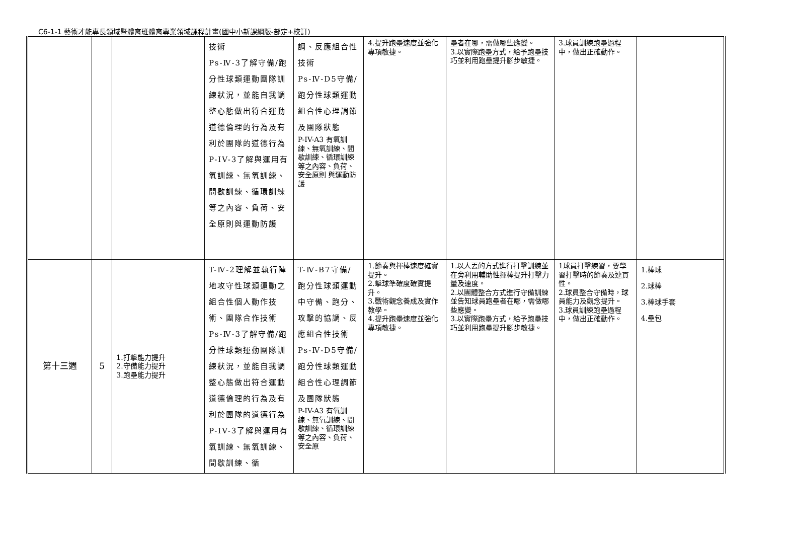C6-1-1 藝術才能專長領域暨體育班體育專業領域課程計畫(國中小新課綱版-部定+校訂)
| | | | 技術 Ps-Ⅳ-3了解守備/跑分性球類運動團隊訓練狀況，並能自我調整心態做出符合運動道德倫理的行為及有利於團隊的道德行為 P-IV-3了解與運用有氧訓練、無氧訓練、間歇訓練、循環訓練等之內容、負荷、安全原則與運動防護 | 調、反應組合性技術 Ps-Ⅳ-D5守備/跑分性球類運動組合性心理調節及團隊狀態 P-IV-A3 有氧訓練、無氧訓練、間歇訓練、循環訓練等之內容、負荷、安全原則 與運動防護 | 4.提升跑壘速度並強化專項敏捷。 | 壘者在哪，需做哪些應變。 3.以實際跑壘方式，給予跑壘技巧並利用跑壘提升腳步敏捷。 | 3.球員訓練跑壘過程中，做出正確動作。 | |
| 第十三週 | 5 | 1.打擊能力提升 2.守備能力提升 3.跑壘能力提升 | T-Ⅳ-2理解並執行陣地攻守性球類運動之組合性個人動作技術、團隊合作技術 Ps-Ⅳ-3了解守備/跑分性球類運動團隊訓練狀況，並能自我調整心態做出符合運動道德倫理的行為及有利於團隊的道德行為 P-IV-3了解與運用有氧訓練、無氧訓練、間歇訓練、循 | T-Ⅳ-B7守備/跑分性球類運動中守備、跑分、攻擊的協調、反應組合性技術 Ps-Ⅳ-D5守備/跑分性球類運動組合性心理調節及團隊狀態 P-IV-A3 有氧訓練、無氧訓練、間歇訓練、循環訓練等之內容、負荷、安全原 | 1.節奏與揮棒速度確實提升。 2.擊球準確度確實提升。 3.戰術觀念養成及實作教學。 4.提升跑壘速度並強化專項敏捷。 | 1.以人丟的方式進行打擊訓練並在旁利用輔助性揮棒提升打擊力量及速度。 2.以團體整合方式進行守備訓練並告知球員跑壘者在哪，需做哪些應變。 3.以實際跑壘方式，給予跑壘技巧並利用跑壘提升腳步敏捷。 | 1球員打擊練習，要學習打擊時的節奏及連貫性。 2.球員整合守備時，球員能力及觀念提升。 3.球員訓練跑壘過程中，做出正確動作。 | 1.棒球 2.球棒 3.棒球手套 4.壘包 |